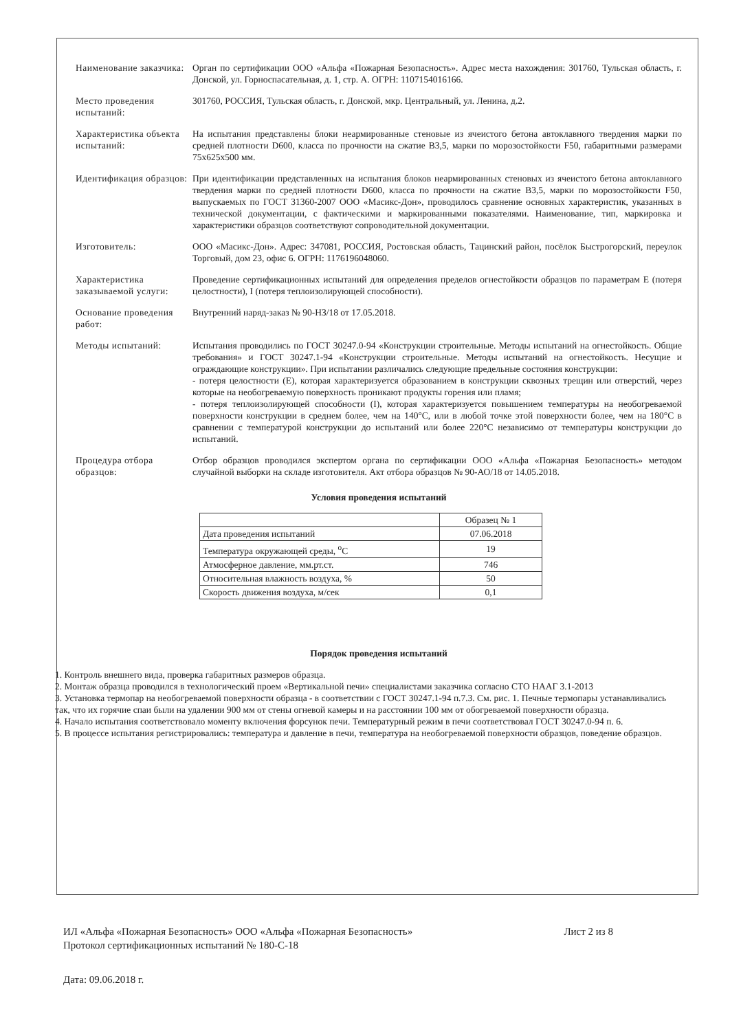Наименование заказчика:
Орган по сертификации ООО «Альфа «Пожарная Безопасность». Адрес места нахождения: 301760, Тульская область, г. Донской, ул. Горноспасательная, д. 1, стр. А. ОГРН: 1107154016166.
Место проведения испытаний:
301760, РОССИЯ, Тульская область, г. Донской, мкр. Центральный, ул. Ленина, д.2.
Характеристика объекта испытаний:
На испытания представлены блоки неармированные стеновые из ячеистого бетона автоклавного твердения марки по средней плотности D600, класса по прочности на сжатие В3,5, марки по морозостойкости F50, габаритными размерами 75х625х500 мм.
Идентификация образцов:
При идентификации представленных на испытания блоков неармированных стеновых из ячеистого бетона автоклавного твердения марки по средней плотности D600, класса по прочности на сжатие В3,5, марки по морозостойкости F50, выпускаемых по ГОСТ 31360-2007 ООО «Масикс-Дон», проводилось сравнение основных характеристик, указанных в технической документации, с фактическими и маркированными показателями. Наименование, тип, маркировка и характеристики образцов соответствуют сопроводительной документации.
Изготовитель: ООО «Масикс-Дон». Адрес: 347081, РОССИЯ, Ростовская область, Тацинский район, посёлок Быстрогорский, переулок Торговый, дом 23, офис 6. ОГРН: 1176196048060.
Характеристика заказываемой услуги:
Проведение сертификационных испытаний для определения пределов огнестойкости образцов по параметрам Е (потеря целостности), I (потеря теплоизолирующей способности).
Основание проведения работ:
Внутренний наряд-заказ № 90-НЗ/18 от 17.05.2018.
Методы испытаний: Испытания проводились по ГОСТ 30247.0-94 «Конструкции строительные. Методы испытаний на огнестойкость. Общие требования» и ГОСТ 30247.1-94 «Конструкции строительные. Методы испытаний на огнестойкость. Несущие и ограждающие конструкции». При испытании различались следующие предельные состояния конструкции:
- потеря целостности (Е), которая характеризуется образованием в конструкции сквозных трещин или отверстий, через которые на необогреваемую поверхность проникают продукты горения или пламя;
- потеря теплоизолирующей способности (I), которая характеризуется повышением температуры на необогреваемой поверхности конструкции в среднем более, чем на 140°С, или в любой точке этой поверхности более, чем на 180°С в сравнении с температурой конструкции до испытаний или более 220°С независимо от температуры конструкции до испытаний.
Процедура отбора образцов:
Отбор образцов проводился экспертом органа по сертификации ООО «Альфа «Пожарная Безопасность» методом случайной выборки на складе изготовителя. Акт отбора образцов № 90-АО/18 от 14.05.2018.
Условия проведения испытаний
| | Образец № 1 |
| --- | --- |
| Дата проведения испытаний | 07.06.2018 |
| Температура окружающей среды, <sup>о</sup>С | 19 |
| Атмосферное давление, мм.рт.ст. | 746 |
| Относительная влажность воздуха, % | 50 |
| Скорость движения воздуха, м/сек | 0,1 |
Порядок проведения испытаний
1. Контроль внешнего вида, проверка габаритных размеров образца.
2. Монтаж образца проводился в технологический проем «Вертикальной печи» специалистами заказчика согласно СТО НААГ 3.1-2013
3. Установка термопар на необогреваемой поверхности образца - в соответствии с ГОСТ 30247.1-94 п.7.3. См. рис. 1. Печные термопары устанавливались так, что их горячие спаи были на удалении 900 мм от стены огневой камеры и на расстоянии 100 мм от обогреваемой поверхности образца.
4. Начало испытания соответствовало моменту включения форсунок печи. Температурный режим в печи соответствовал ГОСТ 30247.0-94 п. 6.
5. В процессе испытания регистрировались: температура и давление в печи, температура на необогреваемой поверхности образцов, поведение образцов.
ИЛ «Альфа «Пожарная Безопасность» ООО «Альфа «Пожарная Безопасность» Лист 2 из 8
Протокол сертификационных испытаний № 180-С-18
Дата: 09.06.2018 г.